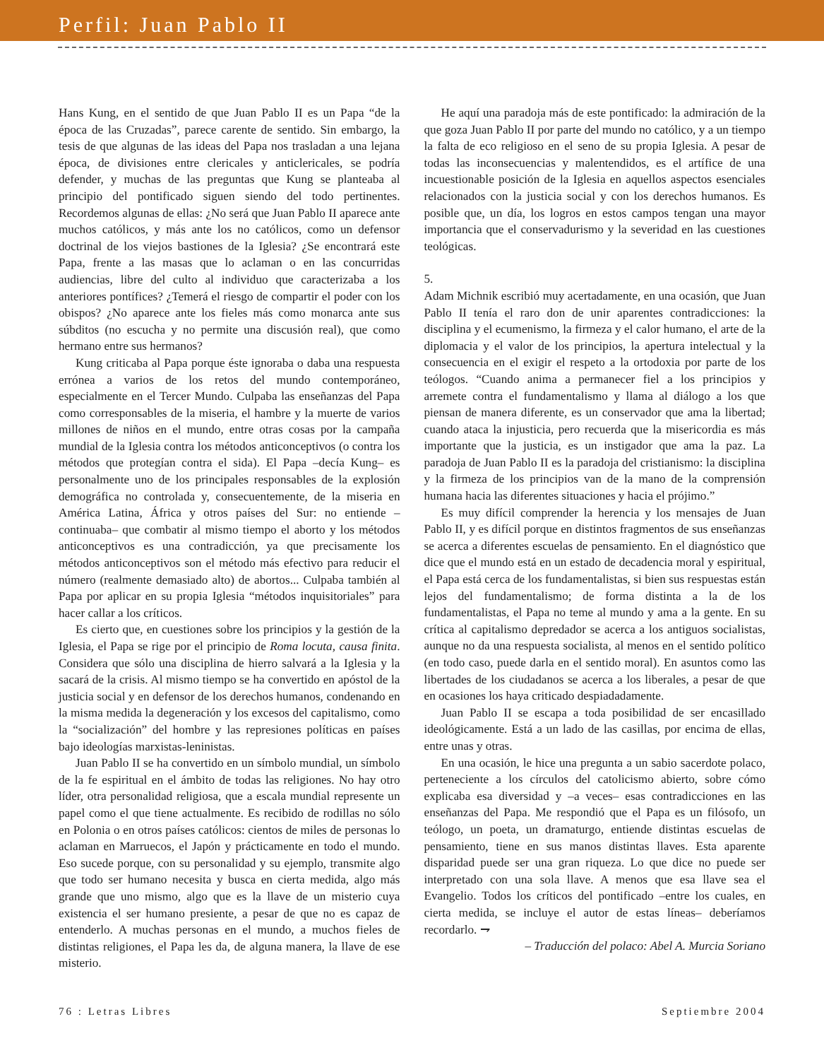Perfil: Juan Pablo II
Hans Kung, en el sentido de que Juan Pablo II es un Papa “de la época de las Cruzadas”, parece carente de sentido. Sin embargo, la tesis de que algunas de las ideas del Papa nos trasladan a una lejana época, de divisiones entre clericales y anticlericales, se podría defender, y muchas de las preguntas que Kung se planteaba al principio del pontificado siguen siendo del todo pertinentes. Recordemos algunas de ellas: ¿No será que Juan Pablo II aparece ante muchos católicos, y más ante los no católicos, como un defensor doctrinal de los viejos bastiones de la Iglesia? ¿Se encontrará este Papa, frente a las masas que lo aclaman o en las concurridas audiencias, libre del culto al individuo que caracterizaba a los anteriores pontífices? ¿Temerá el riesgo de compartir el poder con los obispos? ¿No aparece ante los fieles más como monarca ante sus súbditos (no escucha y no permite una discusión real), que como hermano entre sus hermanos?
Kung criticaba al Papa porque éste ignoraba o daba una respuesta errónea a varios de los retos del mundo contemporáneo, especialmente en el Tercer Mundo. Culpaba las enseñanzas del Papa como corresponsables de la miseria, el hambre y la muerte de varios millones de niños en el mundo, entre otras cosas por la campaña mundial de la Iglesia contra los métodos anticonceptivos (o contra los métodos que protegían contra el sida). El Papa –decía Kung– es personalmente uno de los principales responsables de la explosión demográfica no controlada y, consecuentemente, de la miseria en América Latina, África y otros países del Sur: no entiende –continuaba– que combatir al mismo tiempo el aborto y los métodos anticonceptivos es una contradicción, ya que precisamente los métodos anticonceptivos son el método más efectivo para reducir el número (realmente demasiado alto) de abortos... Culpaba también al Papa por aplicar en su propia Iglesia “métodos inquisitoriales” para hacer callar a los críticos.
Es cierto que, en cuestiones sobre los principios y la gestión de la Iglesia, el Papa se rige por el principio de Roma locuta, causa finita. Considera que sólo una disciplina de hierro salvará a la Iglesia y la sacará de la crisis. Al mismo tiempo se ha convertido en apóstol de la justicia social y en defensor de los derechos humanos, condenando en la misma medida la degeneración y los excesos del capitalismo, como la “socialización” del hombre y las represiones políticas en países bajo ideologías marxistas-leninistas.
Juan Pablo II se ha convertido en un símbolo mundial, un símbolo de la fe espiritual en el ámbito de todas las religiones. No hay otro líder, otra personalidad religiosa, que a escala mundial represente un papel como el que tiene actualmente. Es recibido de rodillas no sólo en Polonia o en otros países católicos: cientos de miles de personas lo aclaman en Marruecos, el Japón y prácticamente en todo el mundo. Eso sucede porque, con su personalidad y su ejemplo, transmite algo que todo ser humano necesita y busca en cierta medida, algo más grande que uno mismo, algo que es la llave de un misterio cuya existencia el ser humano presiente, a pesar de que no es capaz de entenderlo. A muchas personas en el mundo, a muchos fieles de distintas religiones, el Papa les da, de alguna manera, la llave de ese misterio.
He aquí una paradoja más de este pontificado: la admiración de la que goza Juan Pablo II por parte del mundo no católico, y a un tiempo la falta de eco religioso en el seno de su propia Iglesia. A pesar de todas las inconsecuencias y malentendidos, es el artífice de una incuestionable posición de la Iglesia en aquellos aspectos esenciales relacionados con la justicia social y con los derechos humanos. Es posible que, un día, los logros en estos campos tengan una mayor importancia que el conservadurismo y la severidad en las cuestiones teológicas.
5.
Adam Michnik escribió muy acertadamente, en una ocasión, que Juan Pablo II tenía el raro don de unir aparentes contradicciones: la disciplina y el ecumenismo, la firmeza y el calor humano, el arte de la diplomacia y el valor de los principios, la apertura intelectual y la consecuencia en el exigir el respeto a la ortodoxia por parte de los teólogos. “Cuando anima a permanecer fiel a los principios y arremete contra el fundamentalismo y llama al diálogo a los que piensan de manera diferente, es un conservador que ama la libertad; cuando ataca la injusticia, pero recuerda que la misericordia es más importante que la justicia, es un instigador que ama la paz. La paradoja de Juan Pablo II es la paradoja del cristianismo: la disciplina y la firmeza de los principios van de la mano de la comprensión humana hacia las diferentes situaciones y hacia el prójimo.”
Es muy difícil comprender la herencia y los mensajes de Juan Pablo II, y es difícil porque en distintos fragmentos de sus enseñanzas se acerca a diferentes escuelas de pensamiento. En el diagnóstico que dice que el mundo está en un estado de decadencia moral y espiritual, el Papa está cerca de los fundamentalistas, si bien sus respuestas están lejos del fundamentalismo; de forma distinta a la de los fundamentalistas, el Papa no teme al mundo y ama a la gente. En su crítica al capitalismo depredador se acerca a los antiguos socialistas, aunque no da una respuesta socialista, al menos en el sentido político (en todo caso, puede darla en el sentido moral). En asuntos como las libertades de los ciudadanos se acerca a los liberales, a pesar de que en ocasiones los haya criticado despiadadamente.
Juan Pablo II se escapa a toda posibilidad de ser encasillado ideológicamente. Está a un lado de las casillas, por encima de ellas, entre unas y otras.
En una ocasión, le hice una pregunta a un sabio sacerdote polaco, perteneciente a los círculos del catolicismo abierto, sobre cómo explicaba esa diversidad y –a veces– esas contradicciones en las enseñanzas del Papa. Me respondió que el Papa es un filósofo, un teólogo, un poeta, un dramaturgo, entiende distintas escuelas de pensamiento, tiene en sus manos distintas llaves. Esta aparente disparidad puede ser una gran riqueza. Lo que dice no puede ser interpretado con una sola llave. A menos que esa llave sea el Evangelio. Todos los críticos del pontificado –entre los cuales, en cierta medida, se incluye el autor de estas líneas– deberíamos recordarlo. ⇁
– Traducción del polaco: Abel A. Murcia Soriano
76 : Letras Libres Septiembre 2004